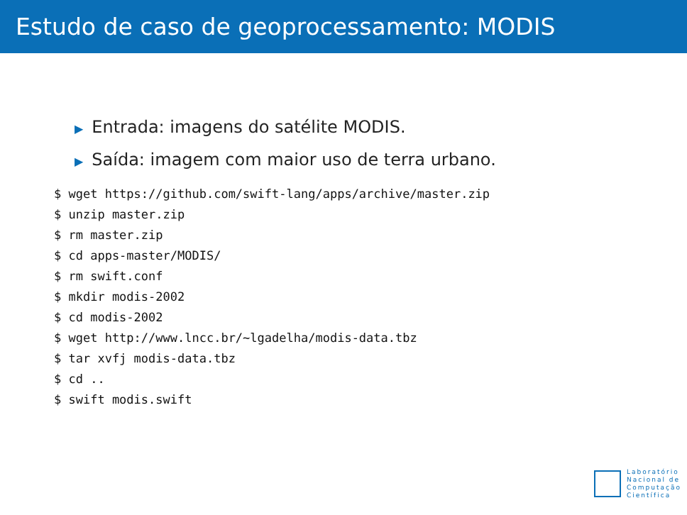Estudo de caso de geoprocessamento: MODIS
▶ Entrada: imagens do satélite MODIS.
▶ Saída: imagem com maior uso de terra urbano.
$ wget https://github.com/swift-lang/apps/archive/master.zip
$ unzip master.zip
$ rm master.zip
$ cd apps-master/MODIS/
$ rm swift.conf
$ mkdir modis-2002
$ cd modis-2002
$ wget http://www.lncc.br/~lgadelha/modis-data.tbz
$ tar xvfj modis-data.tbz
$ cd ..
$ swift modis.swift
Laboratório
Nacional de
Computação
Científica